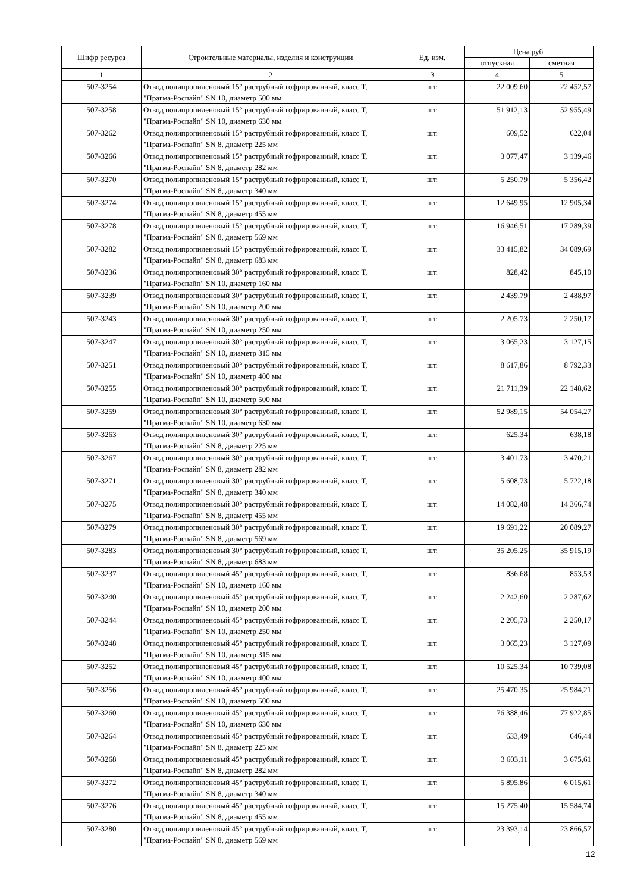| Шифр ресурса | Строительные материалы, изделия и конструкции | Ед. изм. | Цена руб. | |
| --- | --- | --- | --- | --- |
| | | | отпускная | сметная |
| 1 | 2 | 3 | 4 | 5 |
| 507-3254 | Отвод полипропиленовый 15° раструбный гофрированный, класс Т, "Прагма-Роспайп" SN 10, диаметр 500 мм | шт. | 22 009,60 | 22 452,57 |
| 507-3258 | Отвод полипропиленовый 15° раструбный гофрированный, класс Т, "Прагма-Роспайп" SN 10, диаметр 630 мм | шт. | 51 912,13 | 52 955,49 |
| 507-3262 | Отвод полипропиленовый 15° раструбный гофрированный, класс Т, "Прагма-Роспайп" SN 8, диаметр 225 мм | шт. | 609,52 | 622,04 |
| 507-3266 | Отвод полипропиленовый 15° раструбный гофрированный, класс Т, "Прагма-Роспайп" SN 8, диаметр 282 мм | шт. | 3 077,47 | 3 139,46 |
| 507-3270 | Отвод полипропиленовый 15° раструбный гофрированный, класс Т, "Прагма-Роспайп" SN 8, диаметр 340 мм | шт. | 5 250,79 | 5 356,42 |
| 507-3274 | Отвод полипропиленовый 15° раструбный гофрированный, класс Т, "Прагма-Роспайп" SN 8, диаметр 455 мм | шт. | 12 649,95 | 12 905,34 |
| 507-3278 | Отвод полипропиленовый 15° раструбный гофрированный, класс Т, "Прагма-Роспайп" SN 8, диаметр 569 мм | шт. | 16 946,51 | 17 289,39 |
| 507-3282 | Отвод полипропиленовый 15° раструбный гофрированный, класс Т, "Прагма-Роспайп" SN 8, диаметр 683 мм | шт. | 33 415,82 | 34 089,69 |
| 507-3236 | Отвод полипропиленовый 30° раструбный гофрированный, класс Т, "Прагма-Роспайп" SN 10, диаметр 160 мм | шт. | 828,42 | 845,10 |
| 507-3239 | Отвод полипропиленовый 30° раструбный гофрированный, класс Т, "Прагма-Роспайп" SN 10, диаметр 200 мм | шт. | 2 439,79 | 2 488,97 |
| 507-3243 | Отвод полипропиленовый 30° раструбный гофрированный, класс Т, "Прагма-Роспайп" SN 10, диаметр 250 мм | шт. | 2 205,73 | 2 250,17 |
| 507-3247 | Отвод полипропиленовый 30° раструбный гофрированный, класс Т, "Прагма-Роспайп" SN 10, диаметр 315 мм | шт. | 3 065,23 | 3 127,15 |
| 507-3251 | Отвод полипропиленовый 30° раструбный гофрированный, класс Т, "Прагма-Роспайп" SN 10, диаметр 400 мм | шт. | 8 617,86 | 8 792,33 |
| 507-3255 | Отвод полипропиленовый 30° раструбный гофрированный, класс Т, "Прагма-Роспайп" SN 10, диаметр 500 мм | шт. | 21 711,39 | 22 148,62 |
| 507-3259 | Отвод полипропиленовый 30° раструбный гофрированный, класс Т, "Прагма-Роспайп" SN 10, диаметр 630 мм | шт. | 52 989,15 | 54 054,27 |
| 507-3263 | Отвод полипропиленовый 30° раструбный гофрированный, класс Т, "Прагма-Роспайп" SN 8, диаметр 225 мм | шт. | 625,34 | 638,18 |
| 507-3267 | Отвод полипропиленовый 30° раструбный гофрированный, класс Т, "Прагма-Роспайп" SN 8, диаметр 282 мм | шт. | 3 401,73 | 3 470,21 |
| 507-3271 | Отвод полипропиленовый 30° раструбный гофрированный, класс Т, "Прагма-Роспайп" SN 8, диаметр 340 мм | шт. | 5 608,73 | 5 722,18 |
| 507-3275 | Отвод полипропиленовый 30° раструбный гофрированный, класс Т, "Прагма-Роспайп" SN 8, диаметр 455 мм | шт. | 14 082,48 | 14 366,74 |
| 507-3279 | Отвод полипропиленовый 30° раструбный гофрированный, класс Т, "Прагма-Роспайп" SN 8, диаметр 569 мм | шт. | 19 691,22 | 20 089,27 |
| 507-3283 | Отвод полипропиленовый 30° раструбный гофрированный, класс Т, "Прагма-Роспайп" SN 8, диаметр 683 мм | шт. | 35 205,25 | 35 915,19 |
| 507-3237 | Отвод полипропиленовый 45° раструбный гофрированный, класс Т, "Прагма-Роспайп" SN 10, диаметр 160 мм | шт. | 836,68 | 853,53 |
| 507-3240 | Отвод полипропиленовый 45° раструбный гофрированный, класс Т, "Прагма-Роспайп" SN 10, диаметр 200 мм | шт. | 2 242,60 | 2 287,62 |
| 507-3244 | Отвод полипропиленовый 45° раструбный гофрированный, класс Т, "Прагма-Роспайп" SN 10, диаметр 250 мм | шт. | 2 205,73 | 2 250,17 |
| 507-3248 | Отвод полипропиленовый 45° раструбный гофрированный, класс Т, "Прагма-Роспайп" SN 10, диаметр 315 мм | шт. | 3 065,23 | 3 127,09 |
| 507-3252 | Отвод полипропиленовый 45° раструбный гофрированный, класс Т, "Прагма-Роспайп" SN 10, диаметр 400 мм | шт. | 10 525,34 | 10 739,08 |
| 507-3256 | Отвод полипропиленовый 45° раструбный гофрированный, класс Т, "Прагма-Роспайп" SN 10, диаметр 500 мм | шт. | 25 470,35 | 25 984,21 |
| 507-3260 | Отвод полипропиленовый 45° раструбный гофрированный, класс Т, "Прагма-Роспайп" SN 10, диаметр 630 мм | шт. | 76 388,46 | 77 922,85 |
| 507-3264 | Отвод полипропиленовый 45° раструбный гофрированный, класс Т, "Прагма-Роспайп" SN 8, диаметр 225 мм | шт. | 633,49 | 646,44 |
| 507-3268 | Отвод полипропиленовый 45° раструбный гофрированный, класс Т, "Прагма-Роспайп" SN 8, диаметр 282 мм | шт. | 3 603,11 | 3 675,61 |
| 507-3272 | Отвод полипропиленовый 45° раструбный гофрированный, класс Т, "Прагма-Роспайп" SN 8, диаметр 340 мм | шт. | 5 895,86 | 6 015,61 |
| 507-3276 | Отвод полипропиленовый 45° раструбный гофрированный, класс Т, "Прагма-Роспайп" SN 8, диаметр 455 мм | шт. | 15 275,40 | 15 584,74 |
| 507-3280 | Отвод полипропиленовый 45° раструбный гофрированный, класс Т, "Прагма-Роспайп" SN 8, диаметр 569 мм | шт. | 23 393,14 | 23 866,57 |
12